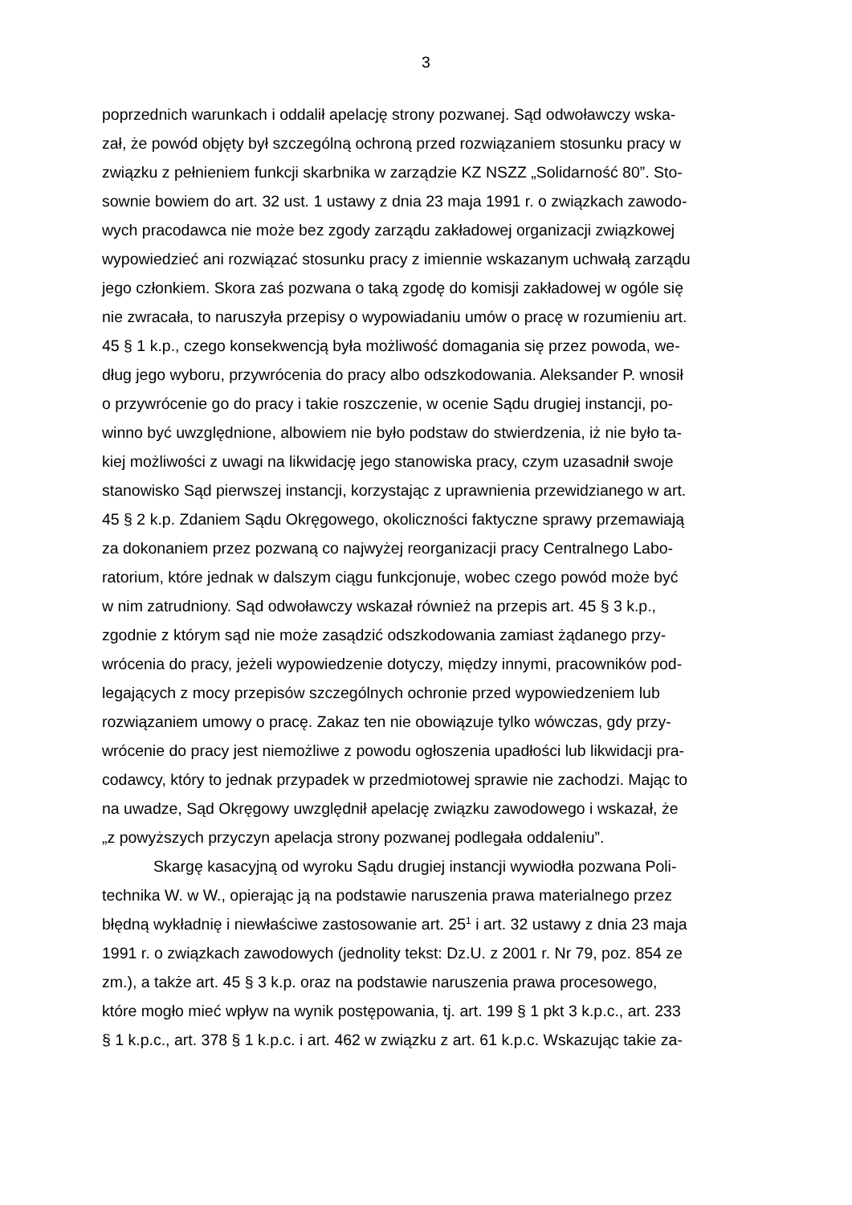3
poprzednich warunkach i oddalił apelację strony pozwanej. Sąd odwoławczy wska-
zał, że powód objęty był szczególną ochroną przed rozwiązaniem stosunku pracy w
związku z pełnieniem funkcji skarbnika w zarządzie KZ NSZZ „Solidarność 80”. Sto-
sownie bowiem do art. 32 ust. 1 ustawy z dnia 23 maja 1991 r. o związkach zawodo-
wych pracodawca nie może bez zgody zarządu zakładowej organizacji związkowej
wypowiedzieć ani rozwiązać stosunku pracy z imiennie wskazanym uchwałą zarządu
jego członkiem. Skora zaś pozwana o taką zgodę do komisji zakładowej w ogóle się
nie zwracała, to naruszyła przepisy o wypowiadaniu umów o pracę w rozumieniu art.
45 § 1 k.p., czego konsekwencją była możliwość domagania się przez powoda, we-
dług jego wyboru, przywrócenia do pracy albo odszkodowania. Aleksander P. wnosił
o przywrócenie go do pracy i takie roszczenie, w ocenie Sądu drugiej instancji, po-
winno być uwzględnione, albowiem nie było podstaw do stwierdzenia, iż nie było ta-
kiej możliwości z uwagi na likwidację jego stanowiska pracy, czym uzasadnił swoje
stanowisko Sąd pierwszej instancji, korzystając z uprawnienia przewidzianego w art.
45 § 2 k.p. Zdaniem Sądu Okręgowego, okoliczności faktyczne sprawy przemawiają
za dokonaniem przez pozwaną co najwyżej reorganizacji pracy Centralnego Labo-
ratorium, które jednak w dalszym ciągu funkcjonuje, wobec czego powód może być
w nim zatrudniony. Sąd odwoławczy wskazał również na przepis art. 45 § 3 k.p.,
zgodnie z którym sąd nie może zasądzić odszkodowania zamiast żądanego przy-
wrócenia do pracy, jeżeli wypowiedzenie dotyczy, między innymi, pracowników pod-
legających z mocy przepisów szczególnych ochronie przed wypowiedzeniem lub
rozwiązaniem umowy o pracę. Zakaz ten nie obowiązuje tylko wówczas, gdy przy-
wrócenie do pracy jest niemożliwe z powodu ogłoszenia upadłości lub likwidacji pra-
codawcy, który to jednak przypadek w przedmiotowej sprawie nie zachodzi. Mając to
na uwadze, Sąd Okręgowy uwzględnił apelację związku zawodowego i wskazał, że
„z powyższych przyczyn apelacja strony pozwanej podlegała oddaleniu”.
Skargę kasacyjną od wyroku Sądu drugiej instancji wywiodła pozwana Poli-
technika W. w W., opierając ją na podstawie naruszenia prawa materialnego przez
błędną wykładnię i niewłaściwe zastosowanie art. 25<sup>1</sup> i art. 32 ustawy z dnia 23 maja
1991 r. o związkach zawodowych (jednolity tekst: Dz.U. z 2001 r. Nr 79, poz. 854 ze
zm.), a także art. 45 § 3 k.p. oraz na podstawie naruszenia prawa procesowego,
które mogło mieć wpływ na wynik postępowania, tj. art. 199 § 1 pkt 3 k.p.c., art. 233
§ 1 k.p.c., art. 378 § 1 k.p.c. i art. 462 w związku z art. 61 k.p.c. Wskazując takie za-